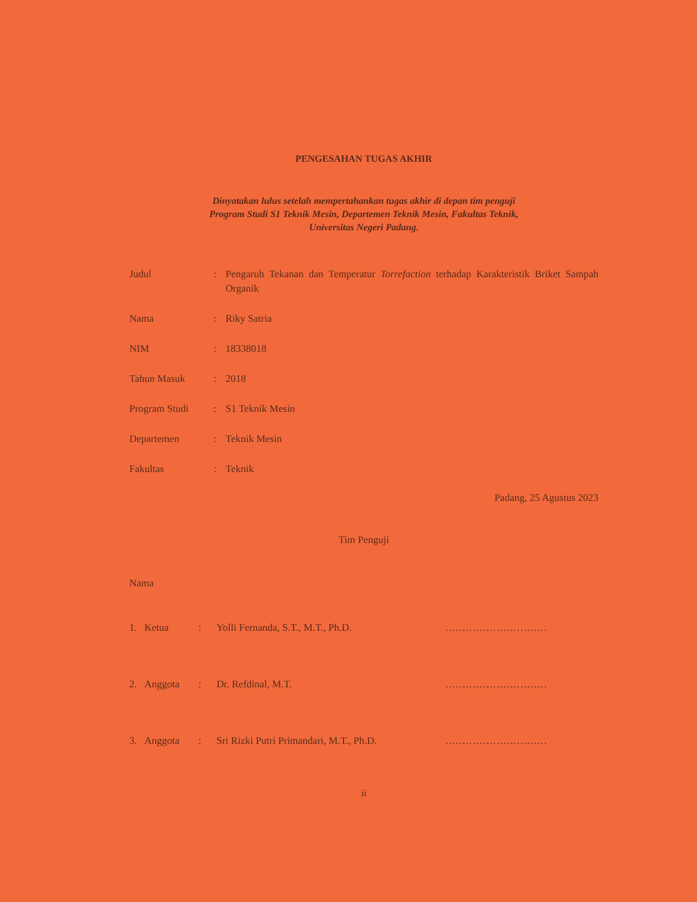PENGESAHAN TUGAS AKHIR
Dinyatakan lulus setelah mempertahankan tugas akhir di depan tim penguji
Program Studi S1 Teknik Mesin, Departemen Teknik Mesin, Fakultas Teknik,
Universitas Negeri Padang.
| Judul | : | Pengaruh Tekanan dan Temperatur Torrefaction terhadap Karakteristik Briket Sampah Organik |
| Nama | : | Riky Satria |
| NIM | : | 18338018 |
| Tahun Masuk | : | 2018 |
| Program Studi | : | S1 Teknik Mesin |
| Departemen | : | Teknik Mesin |
| Fakultas | : | Teknik |
Padang, 25 Agustus 2023
Tim Penguji
| Nama | | | | |
| 1. | Ketua | : | Yolli Fernanda, S.T., M.T., Ph.D. | ………………………… |
| 2. | Anggota | : | Dr. Refdinal, M.T. | ………………………… |
| 3. | Anggota | : | Sri Rizki Putri Primandari, M.T., Ph.D. | ………………………… |
ii